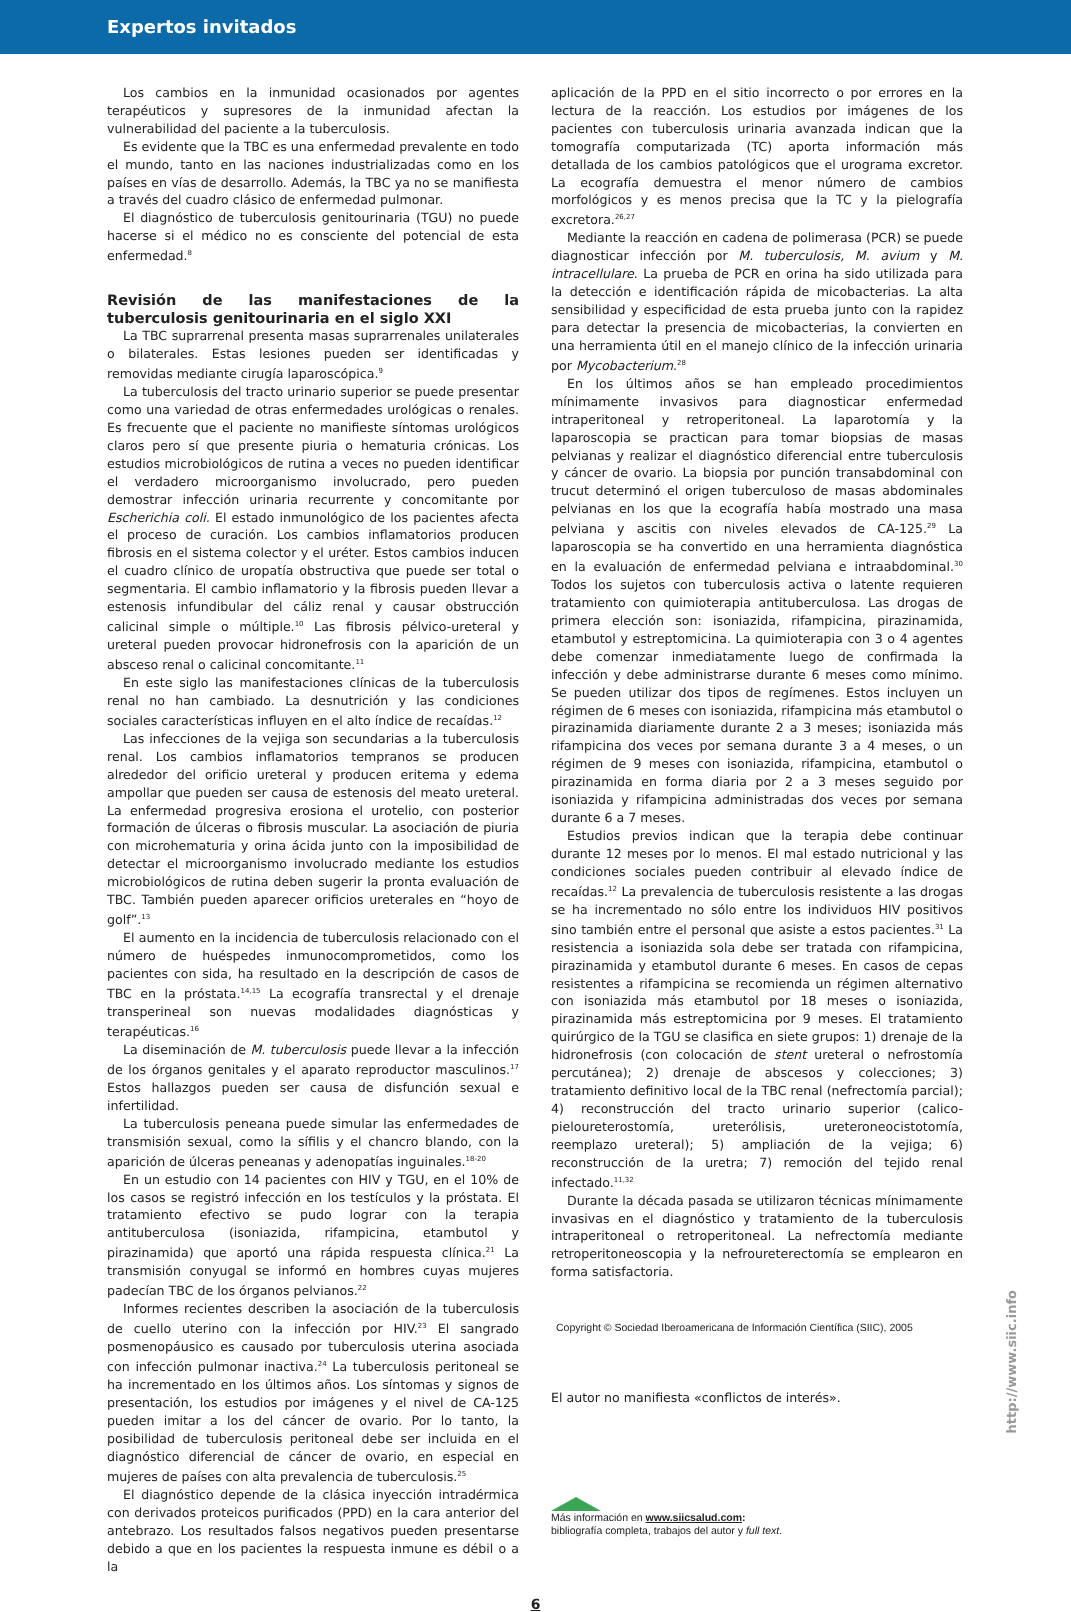Expertos invitados
Los cambios en la inmunidad ocasionados por agentes terapéuticos y supresores de la inmunidad afectan la vulnerabilidad del paciente a la tuberculosis.
Es evidente que la TBC es una enfermedad prevalente en todo el mundo, tanto en las naciones industrializadas como en los países en vías de desarrollo. Además, la TBC ya no se manifiesta a través del cuadro clásico de enfermedad pulmonar.
El diagnóstico de tuberculosis genitourinaria (TGU) no puede hacerse si el médico no es consciente del potencial de esta enfermedad.<sup>8</sup>
Revisión de las manifestaciones de la tuberculosis genitourinaria en el siglo XXI
La TBC suprarrenal presenta masas suprarrenales unilaterales o bilaterales. Estas lesiones pueden ser identificadas y removidas mediante cirugía laparoscópica.<sup>9</sup>
La tuberculosis del tracto urinario superior se puede presentar como una variedad de otras enfermedades urológicas o renales. Es frecuente que el paciente no manifieste síntomas urológicos claros pero sí que presente piuria o hematuria crónicas. Los estudios microbiológicos de rutina a veces no pueden identificar el verdadero microorganismo involucrado, pero pueden demostrar infección urinaria recurrente y concomitante por Escherichia coli. El estado inmunológico de los pacientes afecta el proceso de curación. Los cambios inflamatorios producen fibrosis en el sistema colector y el uréter. Estos cambios inducen el cuadro clínico de uropatía obstructiva que puede ser total o segmentaria. El cambio inflamatorio y la fibrosis pueden llevar a estenosis infundibular del cáliz renal y causar obstrucción calicinal simple o múltiple.<sup>10</sup> Las fibrosis pélvico-ureteral y ureteral pueden provocar hidronefrosis con la aparición de un absceso renal o calicinal concomitante.<sup>11</sup>
En este siglo las manifestaciones clínicas de la tuberculosis renal no han cambiado. La desnutrición y las condiciones sociales características influyen en el alto índice de recaídas.<sup>12</sup>
Las infecciones de la vejiga son secundarias a la tuberculosis renal. Los cambios inflamatorios tempranos se producen alrededor del orificio ureteral y producen eritema y edema ampollar que pueden ser causa de estenosis del meato ureteral. La enfermedad progresiva erosiona el urotelio, con posterior formación de úlceras o fibrosis muscular. La asociación de piuria con microhematuria y orina ácida junto con la imposibilidad de detectar el microorganismo involucrado mediante los estudios microbiológicos de rutina deben sugerir la pronta evaluación de TBC. También pueden aparecer orificios ureterales en “hoyo de golf”.<sup>13</sup>
El aumento en la incidencia de tuberculosis relacionado con el número de huéspedes inmunocomprometidos, como los pacientes con sida, ha resultado en la descripción de casos de TBC en la próstata.<sup>14,15</sup> La ecografía transrectal y el drenaje transperineal son nuevas modalidades diagnósticas y terapéuticas.<sup>16</sup>
La diseminación de M. tuberculosis puede llevar a la infección de los órganos genitales y el aparato reproductor masculinos.<sup>17</sup> Estos hallazgos pueden ser causa de disfunción sexual e infertilidad.
La tuberculosis peneana puede simular las enfermedades de transmisión sexual, como la sífilis y el chancro blando, con la aparición de úlceras peneanas y adenopatías inguinales.<sup>18-20</sup>
En un estudio con 14 pacientes con HIV y TGU, en el 10% de los casos se registró infección en los testículos y la próstata. El tratamiento efectivo se pudo lograr con la terapia antituberculosa (isoniazida, rifampicina, etambutol y pirazinamida) que aportó una rápida respuesta clínica.<sup>21</sup> La transmisión conyugal se informó en hombres cuyas mujeres padecían TBC de los órganos pelvianos.<sup>22</sup>
Informes recientes describen la asociación de la tuberculosis de cuello uterino con la infección por HIV.<sup>23</sup> El sangrado posmenopáusico es causado por tuberculosis uterina asociada con infección pulmonar inactiva.<sup>24</sup> La tuberculosis peritoneal se ha incrementado en los últimos años. Los síntomas y signos de presentación, los estudios por imágenes y el nivel de CA-125 pueden imitar a los del cáncer de ovario. Por lo tanto, la posibilidad de tuberculosis peritoneal debe ser incluida en el diagnóstico diferencial de cáncer de ovario, en especial en mujeres de países con alta prevalencia de tuberculosis.<sup>25</sup>
El diagnóstico depende de la clásica inyección intradérmica con derivados proteicos purificados (PPD) en la cara anterior del antebrazo. Los resultados falsos negativos pueden presentarse debido a que en los pacientes la respuesta inmune es débil o a la
aplicación de la PPD en el sitio incorrecto o por errores en la lectura de la reacción. Los estudios por imágenes de los pacientes con tuberculosis urinaria avanzada indican que la tomografía computarizada (TC) aporta información más detallada de los cambios patológicos que el urograma excretor. La ecografía demuestra el menor número de cambios morfológicos y es menos precisa que la TC y la pielografía excretora.<sup>26,27</sup>
Mediante la reacción en cadena de polimerasa (PCR) se puede diagnosticar infección por M. tuberculosis, M. avium y M. intracellulare. La prueba de PCR en orina ha sido utilizada para la detección e identificación rápida de micobacterias. La alta sensibilidad y especificidad de esta prueba junto con la rapidez para detectar la presencia de micobacterias, la convierten en una herramienta útil en el manejo clínico de la infección urinaria por Mycobacterium.<sup>28</sup>
En los últimos años se han empleado procedimientos mínimamente invasivos para diagnosticar enfermedad intraperitoneal y retroperitoneal. La laparotomía y la laparoscopia se practican para tomar biopsias de masas pelvianas y realizar el diagnóstico diferencial entre tuberculosis y cáncer de ovario. La biopsia por punción transabdominal con trucut determinó el origen tuberculoso de masas abdominales pelvianas en los que la ecografía había mostrado una masa pelviana y ascitis con niveles elevados de CA-125.<sup>29</sup> La laparoscopia se ha convertido en una herramienta diagnóstica en la evaluación de enfermedad pelviana e intraabdominal.<sup>30</sup> Todos los sujetos con tuberculosis activa o latente requieren tratamiento con quimioterapia antituberculosa. Las drogas de primera elección son: isoniazida, rifampicina, pirazinamida, etambutol y estreptomicina. La quimioterapia con 3 o 4 agentes debe comenzar inmediatamente luego de confirmada la infección y debe administrarse durante 6 meses como mínimo. Se pueden utilizar dos tipos de regímenes. Estos incluyen un régimen de 6 meses con isoniazida, rifampicina más etambutol o pirazinamida diariamente durante 2 a 3 meses; isoniazida más rifampicina dos veces por semana durante 3 a 4 meses, o un régimen de 9 meses con isoniazida, rifampicina, etambutol o pirazinamida en forma diaria por 2 a 3 meses seguido por isoniazida y rifampicina administradas dos veces por semana durante 6 a 7 meses.
Estudios previos indican que la terapia debe continuar durante 12 meses por lo menos. El mal estado nutricional y las condiciones sociales pueden contribuir al elevado índice de recaídas.<sup>12</sup> La prevalencia de tuberculosis resistente a las drogas se ha incrementado no sólo entre los individuos HIV positivos sino también entre el personal que asiste a estos pacientes.<sup>31</sup> La resistencia a isoniazida sola debe ser tratada con rifampicina, pirazinamida y etambutol durante 6 meses. En casos de cepas resistentes a rifampicina se recomienda un régimen alternativo con isoniazida más etambutol por 18 meses o isoniazida, pirazinamida más estreptomicina por 9 meses. El tratamiento quirúrgico de la TGU se clasifica en siete grupos: 1) drenaje de la hidronefrosis (con colocación de stent ureteral o nefrostomía percutánea); 2) drenaje de abscesos y colecciones; 3) tratamiento definitivo local de la TBC renal (nefrectomía parcial); 4) reconstrucción del tracto urinario superior (calico-pieloureterostomía, ureterólisis, ureteroneocistotomía, reemplazo ureteral); 5) ampliación de la vejiga; 6) reconstrucción de la uretra; 7) remoción del tejido renal infectado.<sup>11,32</sup>
Durante la década pasada se utilizaron técnicas mínimamente invasivas en el diagnóstico y tratamiento de la tuberculosis intraperitoneal o retroperitoneal. La nefrectomía mediante retroperitoneoscopia y la nefroureterectomía se emplearon en forma satisfactoria.
Copyright © Sociedad Iberoamericana de Información Científica (SIIC), 2005
El autor no manifiesta «conflictos de interés».
Más información en www.siicsalud.com:
bibliografía completa, trabajos del autor y full text.
6
http://www.siic.info